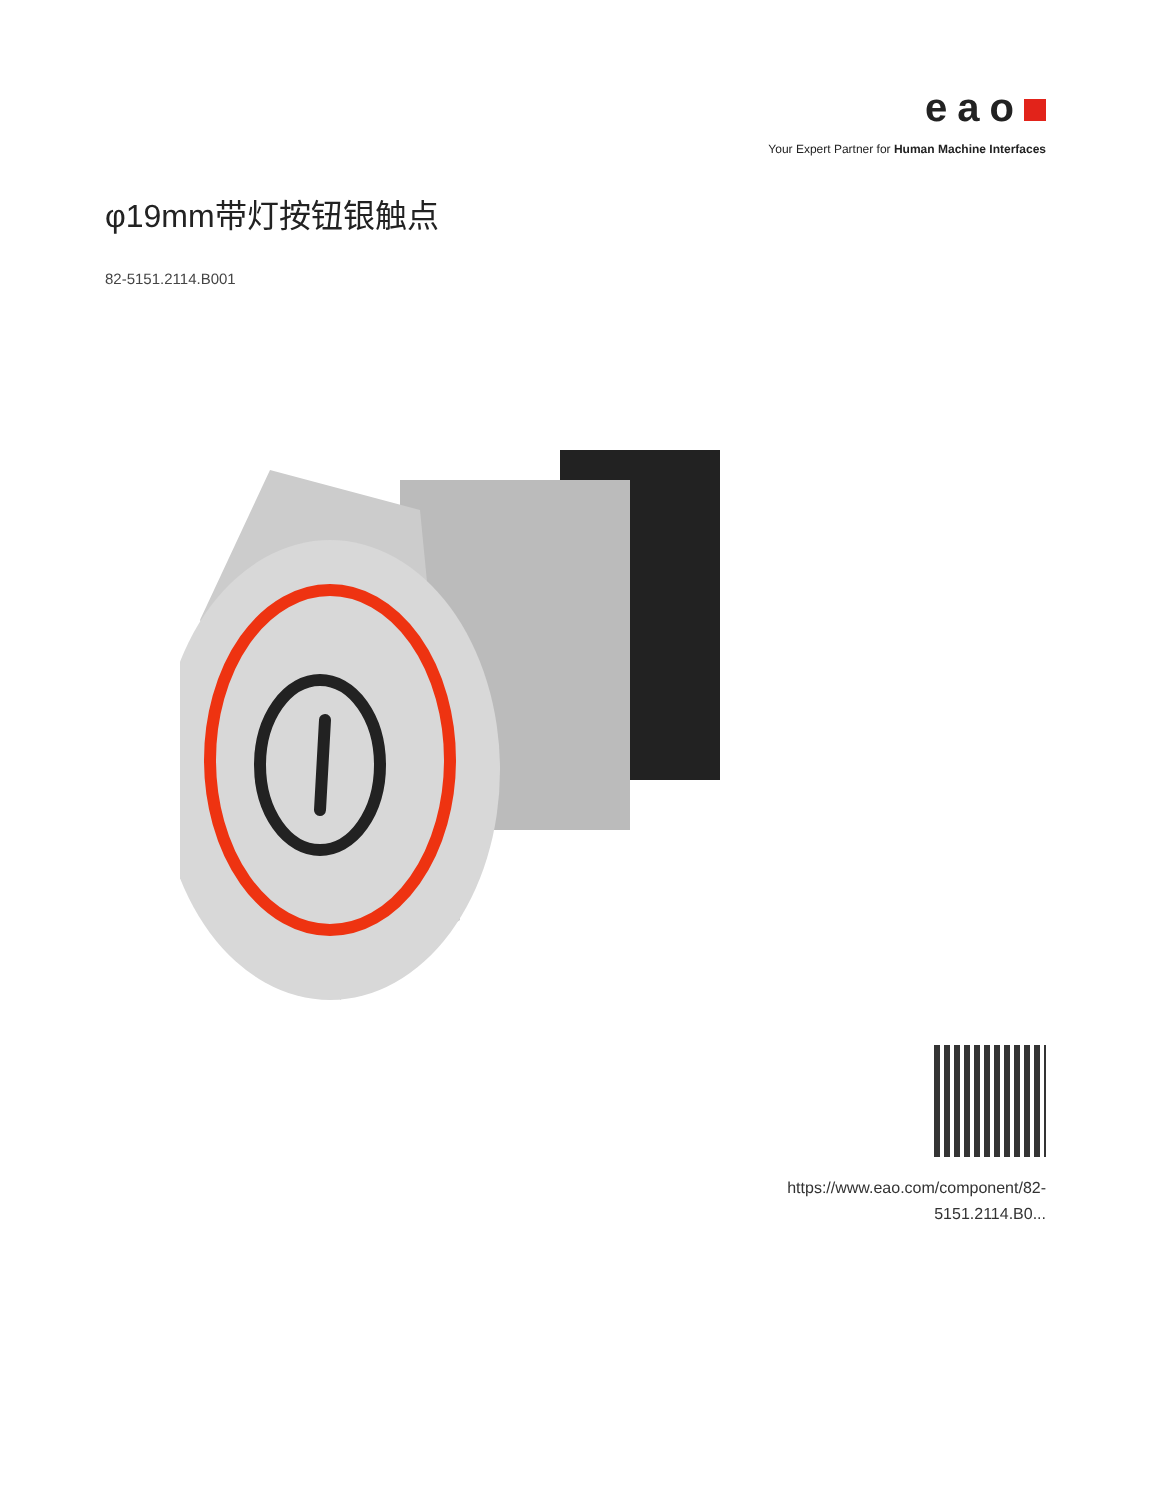eao
Your Expert Partner for Human Machine Interfaces
φ19mm带灯按钮银触点
82-5151.2114.B001
https://www.eao.com/component/82-
5151.2114.B0...